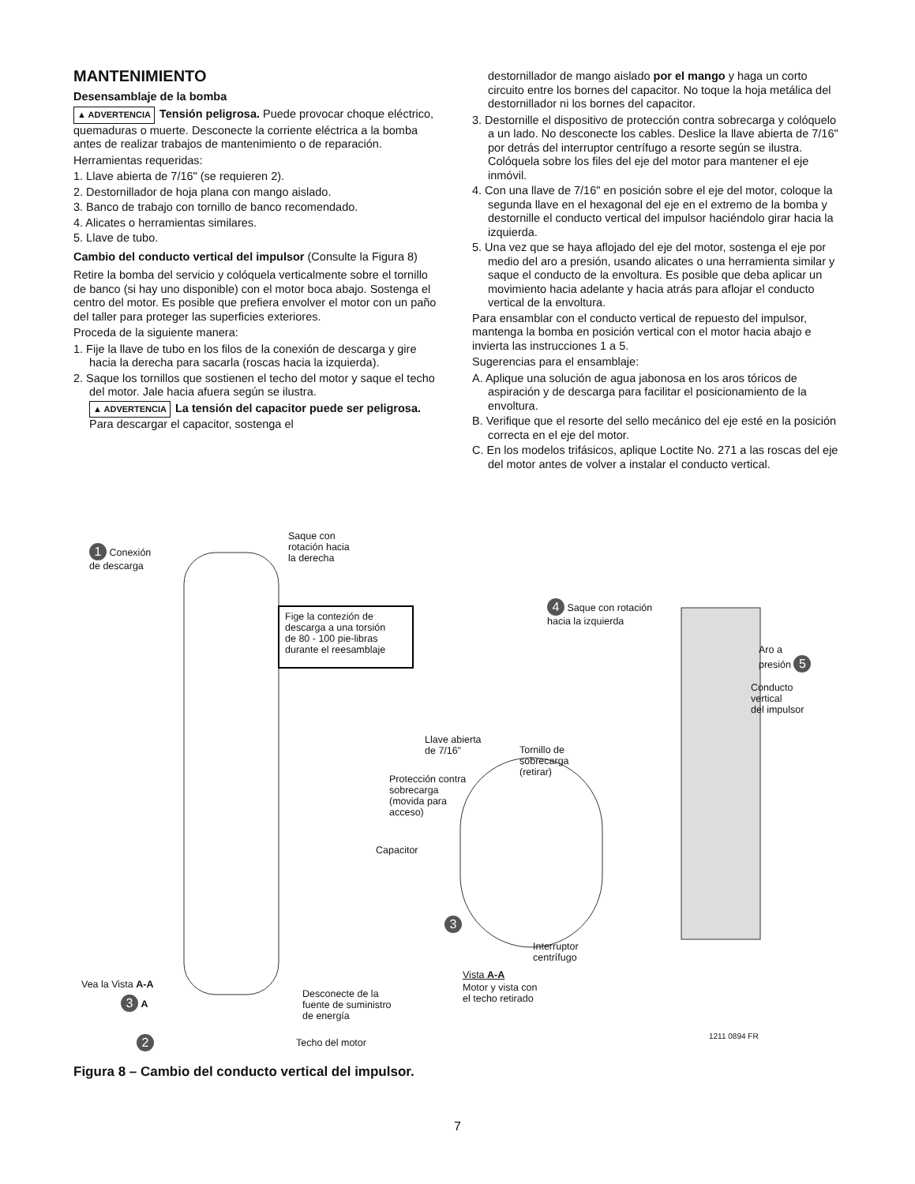MANTENIMIENTO
Desensamblaje de la bomba
▲ ADVERTENCIA Tensión peligrosa. Puede provocar choque eléctrico, quemaduras o muerte. Desconecte la corriente eléctrica a la bomba antes de realizar trabajos de mantenimiento o de reparación.
Herramientas requeridas:
1. Llave abierta de 7/16" (se requieren 2).
2. Destornillador de hoja plana con mango aislado.
3. Banco de trabajo con tornillo de banco recomendado.
4. Alicates o herramientas similares.
5. Llave de tubo.
Cambio del conducto vertical del impulsor (Consulte la Figura 8)
Retire la bomba del servicio y colóquela verticalmente sobre el tornillo de banco (si hay uno disponible) con el motor boca abajo. Sostenga el centro del motor. Es posible que prefiera envolver el motor con un paño del taller para proteger las superficies exteriores.
Proceda de la siguiente manera:
1. Fije la llave de tubo en los filos de la conexión de descarga y gire hacia la derecha para sacarla (roscas hacia la izquierda).
2. Saque los tornillos que sostienen el techo del motor y saque el techo del motor. Jale hacia afuera según se ilustra.
▲ ADVERTENCIA La tensión del capacitor puede ser peligrosa. Para descargar el capacitor, sostenga el
destornillador de mango aislado por el mango y haga un corto circuito entre los bornes del capacitor. No toque la hoja metálica del destornillador ni los bornes del capacitor.
3. Destornille el dispositivo de protección contra sobrecarga y colóquelo a un lado. No desconecte los cables. Deslice la llave abierta de 7/16" por detrás del interruptor centrífugo a resorte según se ilustra. Colóquela sobre los files del eje del motor para mantener el eje inmóvil.
4. Con una llave de 7/16" en posición sobre el eje del motor, coloque la segunda llave en el hexagonal del eje en el extremo de la bomba y destornille el conducto vertical del impulsor haciéndolo girar hacia la izquierda.
5. Una vez que se haya aflojado del eje del motor, sostenga el eje por medio del aro a presión, usando alicates o una herramienta similar y saque el conducto de la envoltura. Es posible que deba aplicar un movimiento hacia adelante y hacia atrás para aflojar el conducto vertical de la envoltura.
Para ensamblar con el conducto vertical de repuesto del impulsor, mantenga la bomba en posición vertical con el motor hacia abajo e invierta las instrucciones 1 a 5.
Sugerencias para el ensamblaje:
A. Aplique una solución de agua jabonosa en los aros tóricos de aspiración y de descarga para facilitar el posicionamiento de la envoltura.
B. Verifique que el resorte del sello mecánico del eje esté en la posición correcta en el eje del motor.
C. En los modelos trifásicos, aplique Loctite No. 271 a las roscas del eje del motor antes de volver a instalar el conducto vertical.
1 Conexión
de descarga
Saque con
rotación hacia
la derecha
Fige la contezión de
descarga a una torsión
de 80 - 100 pie-libras
durante el reesamblaje
4 Saque con rotación
hacia la izquierda
Aro a
presión 5
Conducto
vertical
del impulsor
Llave abierta
de 7/16”
Tornillo de
sobrecarga
(retirar)
Protección contra
sobrecarga
(movida para
acceso)
Capacitor
3
Interruptor
centrífugo
Vista A-A
Motor y vista con
el techo retirado
Vea la Vista A-A
3 A
Desconecte de la
fuente de suministro
de energía
2 Techo del motor
1211 0894 FR
Figura 8 – Cambio del conducto vertical del impulsor.
7